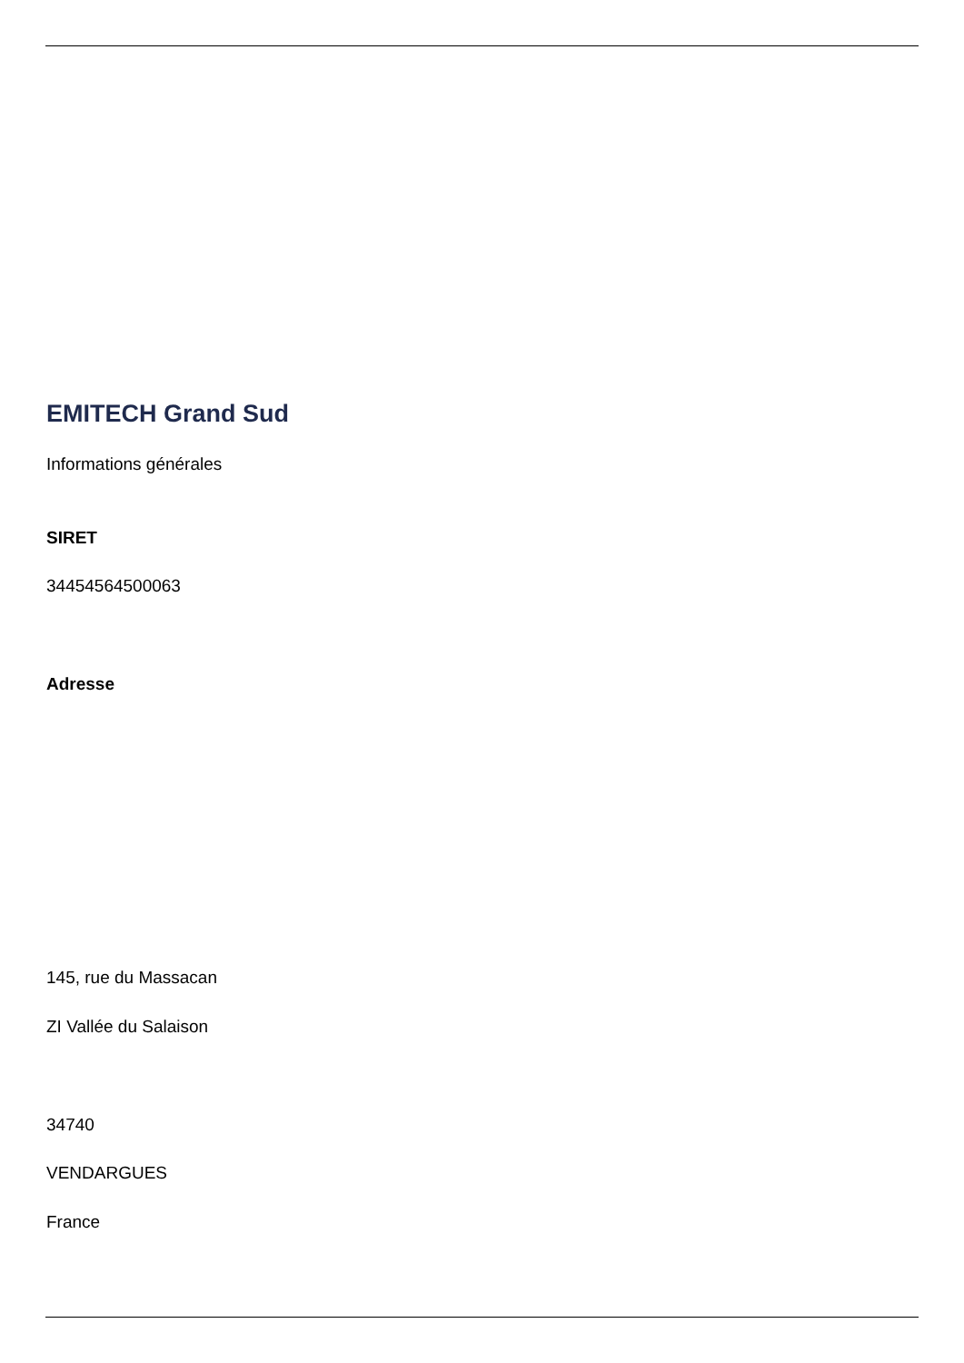EMITECH Grand Sud
Informations générales
SIRET
34454564500063
Adresse
145, rue du Massacan
ZI Vallée du Salaison
34740
VENDARGUES
France